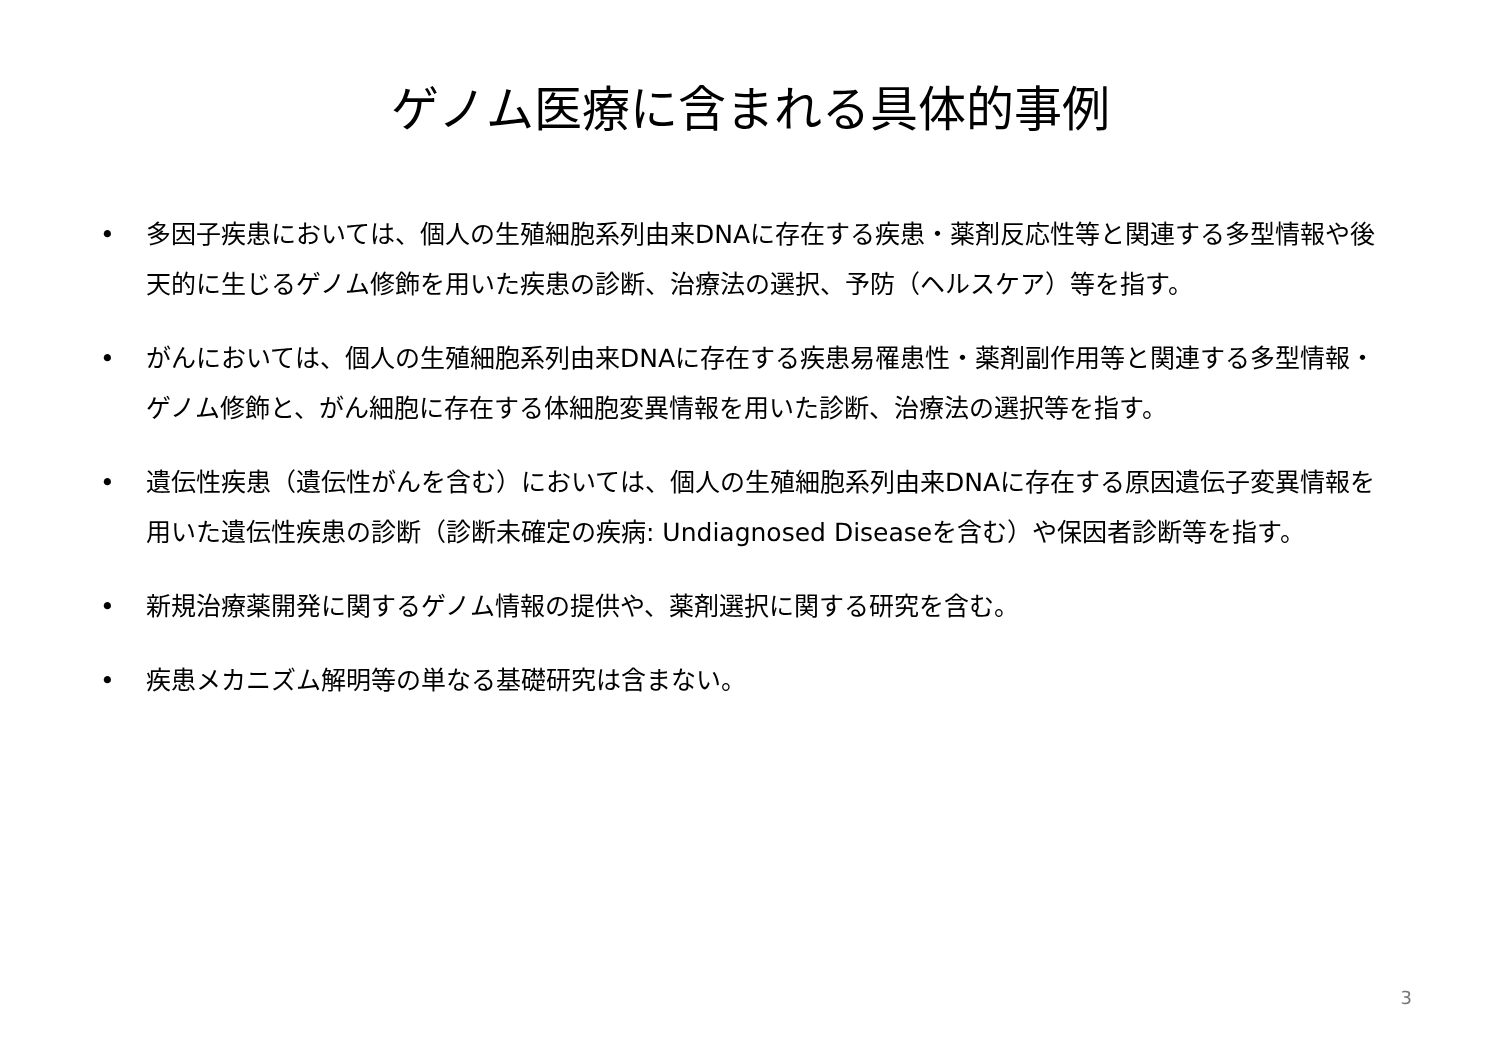ゲノム医療に含まれる具体的事例
• 多因子疾患においては、個人の生殖細胞系列由来DNAに存在する疾患・薬剤反応性等と関連する多型情報や後天的に生じるゲノム修飾を用いた疾患の診断、治療法の選択、予防（ヘルスケア）等を指す。
• がんにおいては、個人の生殖細胞系列由来DNAに存在する疾患易罹患性・薬剤副作用等と関連する多型情報・ゲノム修飾と、がん細胞に存在する体細胞変異情報を用いた診断、治療法の選択等を指す。
• 遺伝性疾患（遺伝性がんを含む）においては、個人の生殖細胞系列由来DNAに存在する原因遺伝子変異情報を用いた遺伝性疾患の診断（診断未確定の疾病: Undiagnosed Diseaseを含む）や保因者診断等を指す。
• 新規治療薬開発に関するゲノム情報の提供や、薬剤選択に関する研究を含む。
• 疾患メカニズム解明等の単なる基礎研究は含まない。
3